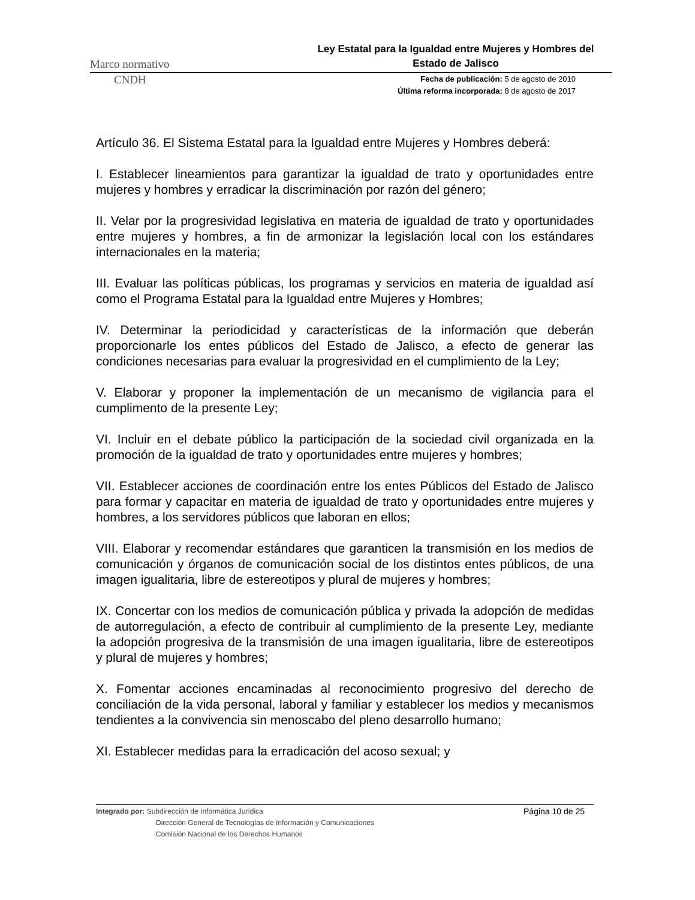Marco normativo Ley Estatal para la Igualdad entre Mujeres y Hombres del Estado de Jalisco
CNDH
Fecha de publicación: 5 de agosto de 2010
Última reforma incorporada: 8 de agosto de 2017
Artículo 36. El Sistema Estatal para la Igualdad entre Mujeres y Hombres deberá:
I. Establecer lineamientos para garantizar la igualdad de trato y oportunidades entre mujeres y hombres y erradicar la discriminación por razón del género;
II. Velar por la progresividad legislativa en materia de igualdad de trato y oportunidades entre mujeres y hombres, a fin de armonizar la legislación local con los estándares internacionales en la materia;
III. Evaluar las políticas públicas, los programas y servicios en materia de igualdad así como el Programa Estatal para la Igualdad entre Mujeres y Hombres;
IV. Determinar la periodicidad y características de la información que deberán proporcionarle los entes públicos del Estado de Jalisco, a efecto de generar las condiciones necesarias para evaluar la progresividad en el cumplimiento de la Ley;
V. Elaborar y proponer la implementación de un mecanismo de vigilancia para el cumplimento de la presente Ley;
VI. Incluir en el debate público la participación de la sociedad civil organizada en la promoción de la igualdad de trato y oportunidades entre mujeres y hombres;
VII. Establecer acciones de coordinación entre los entes Públicos del Estado de Jalisco para formar y capacitar en materia de igualdad de trato y oportunidades entre mujeres y hombres, a los servidores públicos que laboran en ellos;
VIII. Elaborar y recomendar estándares que garanticen la transmisión en los medios de comunicación y órganos de comunicación social de los distintos entes públicos, de una imagen igualitaria, libre de estereotipos y plural de mujeres y hombres;
IX. Concertar con los medios de comunicación pública y privada la adopción de medidas de autorregulación, a efecto de contribuir al cumplimiento de la presente Ley, mediante la adopción progresiva de la transmisión de una imagen igualitaria, libre de estereotipos y plural de mujeres y hombres;
X. Fomentar acciones encaminadas al reconocimiento progresivo del derecho de conciliación de la vida personal, laboral y familiar y establecer los medios y mecanismos tendientes a la convivencia sin menoscabo del pleno desarrollo humano;
XI. Establecer medidas para la erradicación del acoso sexual; y
Integrado por: Subdirección de Informática Jurídica
Dirección General de Tecnologías de Información y Comunicaciones
Comisión Nacional de los Derechos Humanos
Página 10 de 25